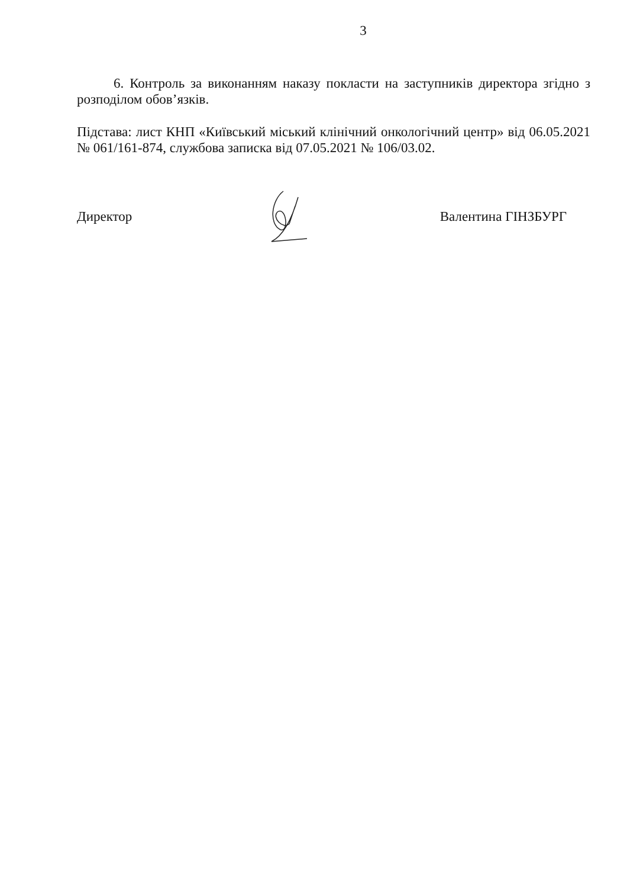3
6. Контроль за виконанням наказу покласти на заступників директора згідно з розподілом обов’язків.
Підстава: лист КНП «Київський міський клінічний онкологічний центр» від 06.05.2021 № 061/161-874, службова записка від 07.05.2021 № 106/03.02.
Директор Валентина ГІНЗБУРГ